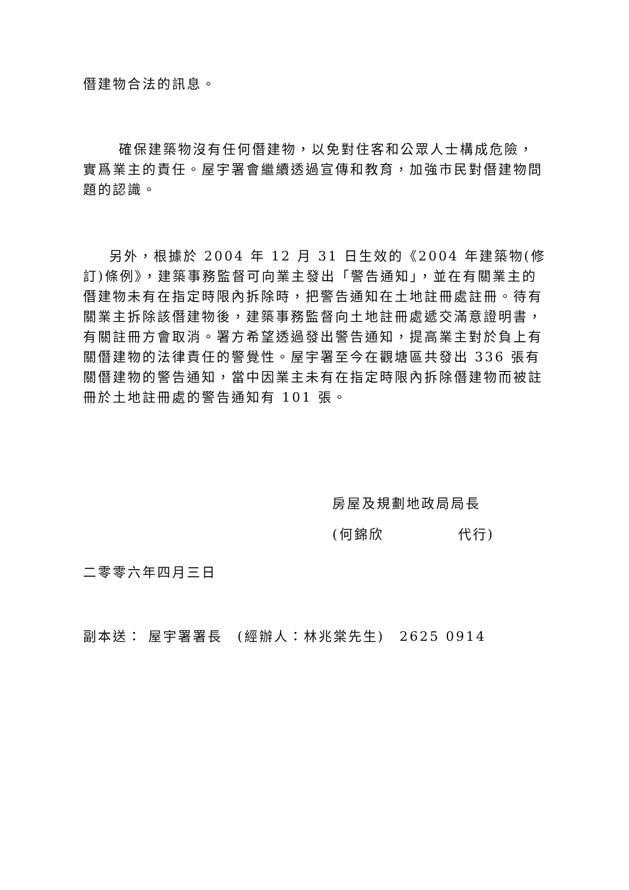僭建物合法的訊息。
確保建築物沒有任何僭建物，以免對住客和公眾人士構成危險，實爲業主的責任。屋宇署會繼續透過宣傳和教育，加強市民對僭建物問題的認識。
另外，根據於 2004 年 12 月 31 日生效的《2004 年建築物(修訂)條例》，建築事務監督可向業主發出「警告通知」，並在有關業主的僭建物未有在指定時限內拆除時，把警告通知在土地註冊處註冊。待有關業主拆除該僭建物後，建築事務監督向土地註冊處遞交滿意證明書，有關註冊方會取消。署方希望透過發出警告通知，提高業主對於負上有關僭建物的法律責任的警覺性。屋宇署至今在觀塘區共發出 336 張有關僭建物的警告通知，當中因業主未有在指定時限內拆除僭建物而被註冊於土地註冊處的警告通知有 101 張。
房屋及規劃地政局局長
(何錦欣　　　　　代行)
二零零六年四月三日
副本送： 屋宇署署長　(經辦人：林兆棠先生)　2625 0914